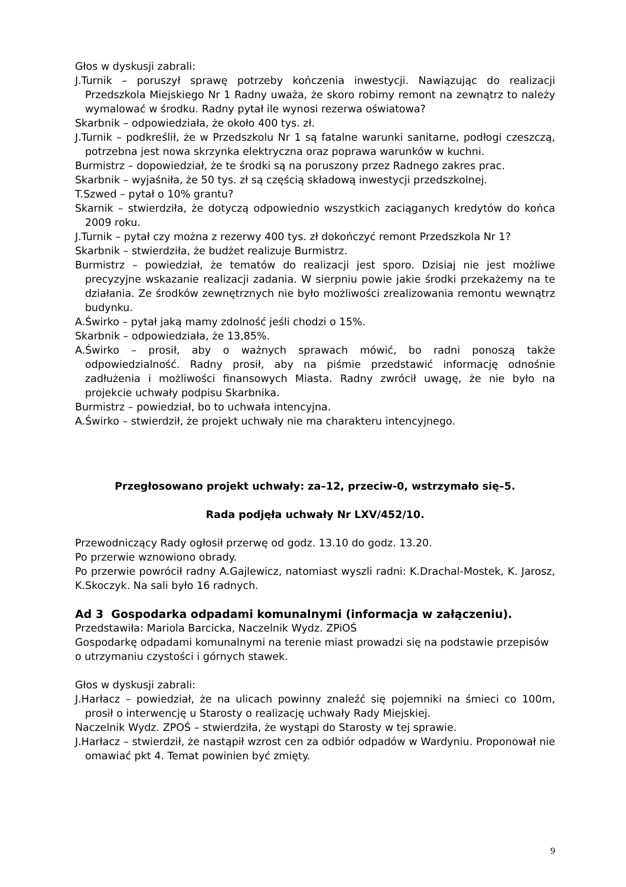Głos w dyskusji zabrali:
J.Turnik – poruszył sprawę potrzeby kończenia inwestycji. Nawiązując do realizacji Przedszkola Miejskiego Nr 1 Radny uważa, że skoro robimy remont na zewnątrz to należy wymalować w środku. Radny pytał ile wynosi rezerwa oświatowa?
Skarbnik – odpowiedziała, że około 400 tys. zł.
J.Turnik – podkreślił, że w Przedszkolu Nr 1 są fatalne warunki sanitarne, podłogi czeszczą, potrzebna jest nowa skrzynka elektryczna oraz poprawa warunków w kuchni.
Burmistrz – dopowiedział, że te środki są na poruszony przez Radnego zakres prac.
Skarbnik – wyjaśniła, że 50 tys. zł są częścią składową inwestycji przedszkolnej.
T.Szwed – pytał o 10% grantu?
Skarnik – stwierdziła, że dotyczą odpowiednio wszystkich zaciąganych kredytów do końca 2009 roku.
J.Turnik – pytał czy można z rezerwy 400 tys. zł dokończyć remont Przedszkola Nr 1?
Skarbnik – stwierdziła, że budżet realizuje Burmistrz.
Burmistrz – powiedział, że tematów do realizacji jest sporo. Dzisiaj nie jest możliwe precyzyjne wskazanie realizacji zadania. W sierpniu powie jakie środki przekażemy na te działania. Ze środków zewnętrznych nie było możliwości zrealizowania remontu wewnątrz budynku.
A.Świrko – pytał jaką mamy zdolność jeśli chodzi o 15%.
Skarbnik – odpowiedziała, że 13,85%.
A.Świrko – prosił, aby o ważnych sprawach mówić, bo radni ponoszą także odpowiedzialność. Radny prosił, aby na piśmie przedstawić informację odnośnie zadłużenia i możliwości finansowych Miasta. Radny zwrócił uwagę, że nie było na projekcie uchwały podpisu Skarbnika.
Burmistrz – powiedział, bo to uchwała intencyjna.
A.Świrko – stwierdził, że projekt uchwały nie ma charakteru intencyjnego.
Przegłosowano projekt uchwały: za–12, przeciw-0, wstrzymało się–5.
Rada podjęła uchwały Nr LXV/452/10.
Przewodniczący Rady ogłosił przerwę od godz. 13.10 do godz. 13.20.
Po przerwie wznowiono obrady.
Po przerwie powrócił radny A.Gajlewicz, natomiast wyszli radni: K.Drachal-Mostek, K. Jarosz, K.Skoczyk. Na sali było 16 radnych.
Ad 3 Gospodarka odpadami komunalnymi (informacja w załączeniu).
Przedstawiła: Mariola Barcicka, Naczelnik Wydz. ZPiOŚ
Gospodarkę odpadami komunalnymi na terenie miast prowadzi się na podstawie przepisów o utrzymaniu czystości i górnych stawek.
Głos w dyskusji zabrali:
J.Harłacz – powiedział, że na ulicach powinny znaleźć się pojemniki na śmieci co 100m, prosił o interwencję u Starosty o realizację uchwały Rady Miejskiej.
Naczelnik Wydz. ZPOŚ – stwierdziła, że wystąpi do Starosty w tej sprawie.
J.Harłacz – stwierdził, że nastąpił wzrost cen za odbiór odpadów w Wardyniu. Proponował nie omawiać pkt 4. Temat powinien być zmięty.
9